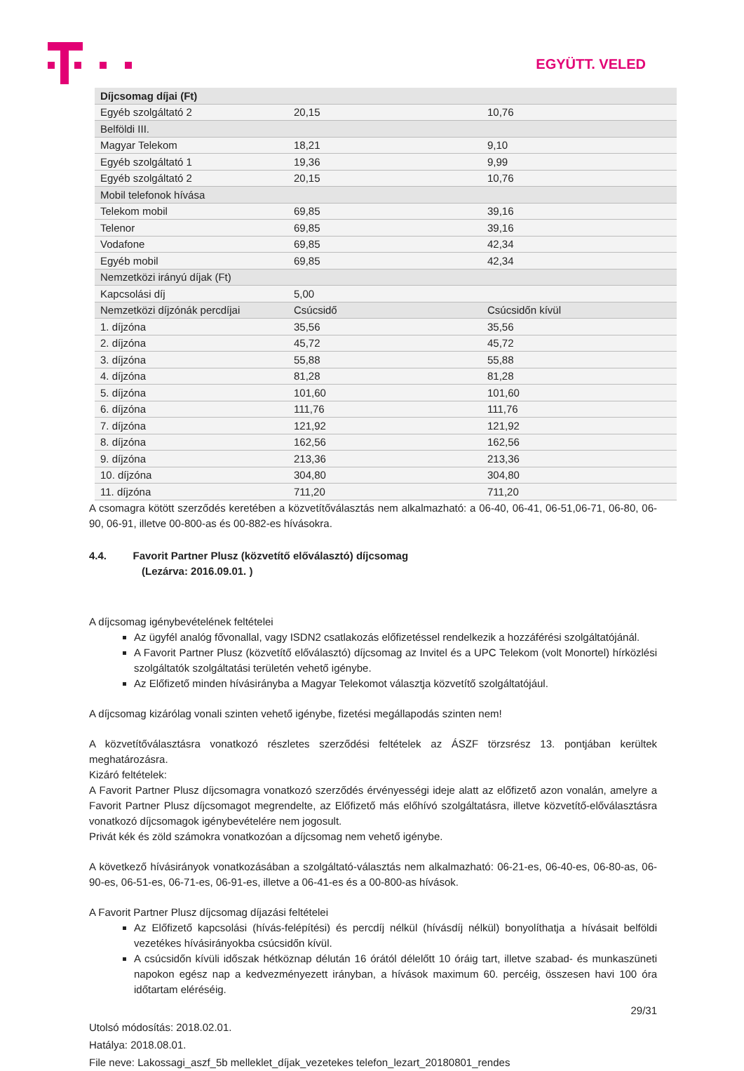EGYÜTT. VELED
| Díjcsomag díjai (Ft) | | |
| Egyéb szolgáltató 2 | 20,15 | 10,76 |
| Belföldi III. | | |
| Magyar Telekom | 18,21 | 9,10 |
| Egyéb szolgáltató 1 | 19,36 | 9,99 |
| Egyéb szolgáltató 2 | 20,15 | 10,76 |
| Mobil telefonok hívása | | |
| Telekom mobil | 69,85 | 39,16 |
| Telenor | 69,85 | 39,16 |
| Vodafone | 69,85 | 42,34 |
| Egyéb mobil | 69,85 | 42,34 |
| Nemzetközi irányú díjak (Ft) | | |
| Kapcsolási díj | 5,00 | |
| Nemzetközi díjzónák percdíjai | Csúcsidő | Csúcsidőn kívül |
| 1. díjzóna | 35,56 | 35,56 |
| 2. díjzóna | 45,72 | 45,72 |
| 3. díjzóna | 55,88 | 55,88 |
| 4. díjzóna | 81,28 | 81,28 |
| 5. díjzóna | 101,60 | 101,60 |
| 6. díjzóna | 111,76 | 111,76 |
| 7. díjzóna | 121,92 | 121,92 |
| 8. díjzóna | 162,56 | 162,56 |
| 9. díjzóna | 213,36 | 213,36 |
| 10. díjzóna | 304,80 | 304,80 |
| 11. díjzóna | 711,20 | 711,20 |
A csomagra kötött szerződés keretében a közvetítőválasztás nem alkalmazható: a 06-40, 06-41, 06-51,06-71, 06-80, 06-90, 06-91, illetve 00-800-as és 00-882-es hívásokra.
4.4. Favorit Partner Plusz (közvetítő előválasztó) díjcsomag
(Lezárva: 2016.09.01. )
A díjcsomag igénybevételének feltételei
Az ügyfél analóg fővonallal, vagy ISDN2 csatlakozás előfizetéssel rendelkezik a hozzáférési szolgáltatójánál.
A Favorit Partner Plusz (közvetítő előválasztó) díjcsomag az Invitel és a UPC Telekom (volt Monortel) hírközlési szolgáltatók szolgáltatási területén vehető igénybe.
Az Előfizető minden hívásirányba a Magyar Telekomot választja közvetítő szolgáltatójául.
A díjcsomag kizárólag vonali szinten vehető igénybe, fizetési megállapodás szinten nem!
A közvetítőválasztásra vonatkozó részletes szerződési feltételek az ÁSZF törzsrész 13. pontjában kerültek meghatározásra.
Kizáró feltételek:
A Favorit Partner Plusz díjcsomagra vonatkozó szerződés érvényességi ideje alatt az előfizető azon vonalán, amelyre a Favorit Partner Plusz díjcsomagot megrendelte, az Előfizető más előhívó szolgáltatásra, illetve közvetítő-előválasztásra vonatkozó díjcsomagok igénybevételére nem jogosult.
Privát kék és zöld számokra vonatkozóan a díjcsomag nem vehető igénybe.
A következő hívásirányok vonatkozásában a szolgáltató-választás nem alkalmazható: 06-21-es, 06-40-es, 06-80-as, 06-90-es, 06-51-es, 06-71-es, 06-91-es, illetve a 06-41-es és a 00-800-as hívások.
A Favorit Partner Plusz díjcsomag díjazási feltételei
Az Előfizető kapcsolási (hívás-felépítési) és percdíj nélkül (hívásdíj nélkül) bonyolíthatja a hívásait belföldi vezetékes hívásirányokba csúcsidőn kívül.
A csúcsidőn kívüli időszak hétköznap délután 16 órától délelőtt 10 óráig tart, illetve szabad- és munkaszüneti napokon egész nap a kedvezményezett irányban, a hívások maximum 60. percéig, összesen havi 100 óra időtartam eléréséig.
29/31
Utolsó módosítás: 2018.02.01.
Hatálya: 2018.08.01.
File neve: Lakossagi_aszf_5b melleklet_díjak_vezetekes telefon_lezart_20180801_rendes